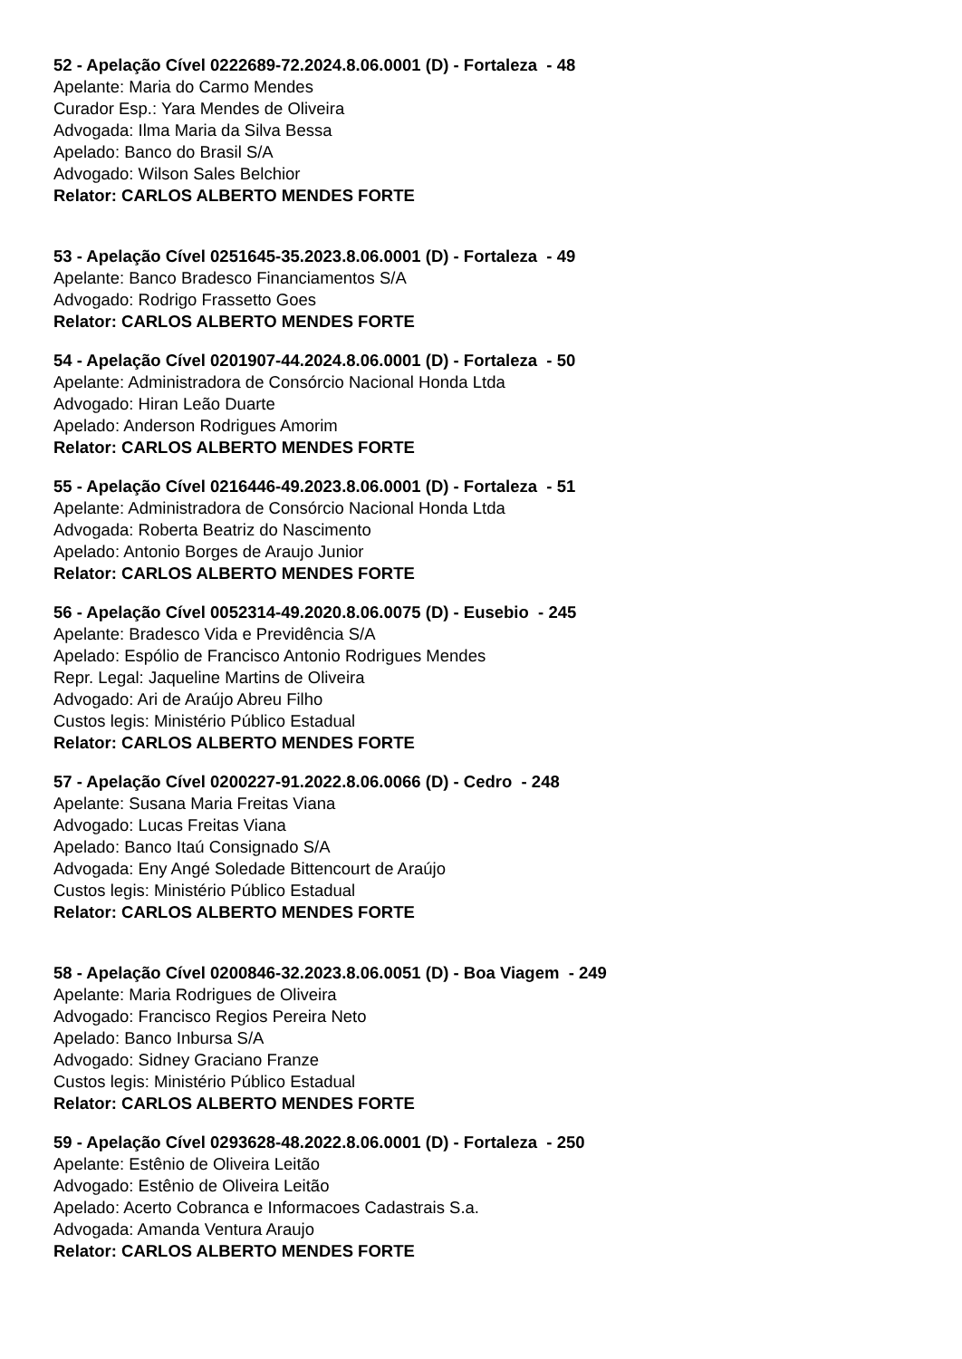52 - Apelação Cível 0222689-72.2024.8.06.0001 (D) - Fortaleza - 48
Apelante: Maria do Carmo Mendes
Curador Esp.: Yara Mendes de Oliveira
Advogada: Ilma Maria da Silva Bessa
Apelado: Banco do Brasil S/A
Advogado: Wilson Sales Belchior
Relator: CARLOS ALBERTO MENDES FORTE
53 - Apelação Cível 0251645-35.2023.8.06.0001 (D) - Fortaleza - 49
Apelante: Banco Bradesco Financiamentos S/A
Advogado: Rodrigo Frassetto Goes
Relator: CARLOS ALBERTO MENDES FORTE
54 - Apelação Cível 0201907-44.2024.8.06.0001 (D) - Fortaleza - 50
Apelante: Administradora de Consórcio Nacional Honda Ltda
Advogado: Hiran Leão Duarte
Apelado: Anderson Rodrigues Amorim
Relator: CARLOS ALBERTO MENDES FORTE
55 - Apelação Cível 0216446-49.2023.8.06.0001 (D) - Fortaleza - 51
Apelante: Administradora de Consórcio Nacional Honda Ltda
Advogada: Roberta Beatriz do Nascimento
Apelado: Antonio Borges de Araujo Junior
Relator: CARLOS ALBERTO MENDES FORTE
56 - Apelação Cível 0052314-49.2020.8.06.0075 (D) - Eusebio - 245
Apelante: Bradesco Vida e Previdência S/A
Apelado: Espólio de Francisco Antonio Rodrigues Mendes
Repr. Legal: Jaqueline Martins de Oliveira
Advogado: Ari de Araújo Abreu Filho
Custos legis: Ministério Público Estadual
Relator: CARLOS ALBERTO MENDES FORTE
57 - Apelação Cível 0200227-91.2022.8.06.0066 (D) - Cedro - 248
Apelante: Susana Maria Freitas Viana
Advogado: Lucas Freitas Viana
Apelado: Banco Itaú Consignado S/A
Advogada: Eny Angé Soledade Bittencourt de Araújo
Custos legis: Ministério Público Estadual
Relator: CARLOS ALBERTO MENDES FORTE
58 - Apelação Cível 0200846-32.2023.8.06.0051 (D) - Boa Viagem - 249
Apelante: Maria Rodrigues de Oliveira
Advogado: Francisco Regios Pereira Neto
Apelado: Banco Inbursa S/A
Advogado: Sidney Graciano Franze
Custos legis: Ministério Público Estadual
Relator: CARLOS ALBERTO MENDES FORTE
59 - Apelação Cível 0293628-48.2022.8.06.0001 (D) - Fortaleza - 250
Apelante: Estênio de Oliveira Leitão
Advogado: Estênio de Oliveira Leitão
Apelado: Acerto Cobranca e Informacoes Cadastrais S.a.
Advogada: Amanda Ventura Araujo
Relator: CARLOS ALBERTO MENDES FORTE